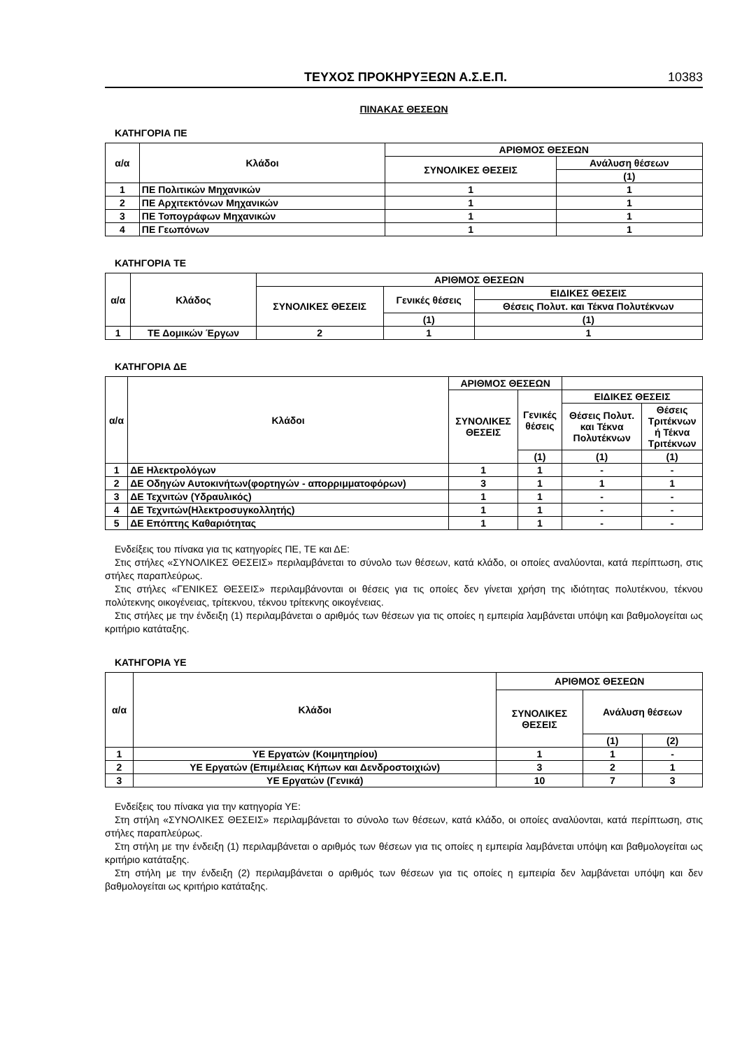ΤΕΥΧΟΣ ΠΡΟΚΗΡΥΞΕΩΝ Α.Σ.Ε.Π. 10383
ΠΙΝΑΚΑΣ ΘΕΣΕΩΝ
ΚΑΤΗΓΟΡΙΑ ΠΕ
| α/α | Κλάδοι | ΑΡΙΘΜΟΣ ΘΕΣΕΩΝ | |
| --- | --- | --- | --- |
| | | ΣΥΝΟΛΙΚΕΣ ΘΕΣΕΙΣ | Ανάλυση θέσεων |
| | | | (1) |
| 1 | ΠΕ Πολιτικών Μηχανικών | 1 | 1 |
| 2 | ΠΕ Αρχιτεκτόνων Μηχανικών | 1 | 1 |
| 3 | ΠΕ Τοπογράφων Μηχανικών | 1 | 1 |
| 4 | ΠΕ Γεωπόνων | 1 | 1 |
ΚΑΤΗΓΟΡΙΑ ΤΕ
| α/α | Κλάδος | ΑΡΙΘΜΟΣ ΘΕΣΕΩΝ | | |
| --- | --- | --- | --- | --- |
| | | ΣΥΝΟΛΙΚΕΣ ΘΕΣΕΙΣ | Γενικές θέσεις | ΕΙΔΙΚΕΣ ΘΕΣΕΙΣ |
| | | | | Θέσεις Πολυτ. και Τέκνα Πολυτέκνων |
| | | | (1) | (1) |
| 1 | ΤΕ Δομικών Έργων | 2 | 1 | 1 |
ΚΑΤΗΓΟΡΙΑ ΔΕ
| α/α | Κλάδοι | ΑΡΙΘΜΟΣ ΘΕΣΕΩΝ | | | |
| --- | --- | --- | --- | --- | --- |
| | | ΣΥΝΟΛΙΚΕΣ ΘΕΣΕΙΣ | Γενικές θέσεις | ΕΙΔΙΚΕΣ ΘΕΣΕΙΣ | |
| | | | | Θέσεις Πολυτ. και Τέκνα Πολυτέκνων | Θέσεις Τριτέκνων ή Τέκνα Τριτέκνων |
| | | | (1) | (1) | (1) |
| 1 | ΔΕ Ηλεκτρολόγων | 1 | 1 | - | - |
| 2 | ΔΕ Οδηγών Αυτοκινήτων(φορτηγών - απορριμματοφόρων) | 3 | 1 | 1 | 1 |
| 3 | ΔΕ Τεχνιτών (Υδραυλικός) | 1 | 1 | - | - |
| 4 | ΔΕ Τεχνιτών(Ηλεκτροσυγκολλητής) | 1 | 1 | - | - |
| 5 | ΔΕ Επόπτης Καθαριότητας | 1 | 1 | - | - |
Ενδείξεις του πίνακα για τις κατηγορίες ΠΕ, ΤΕ και ΔΕ:
Στις στήλες «ΣΥΝΟΛΙΚΕΣ ΘΕΣΕΙΣ» περιλαμβάνεται το σύνολο των θέσεων, κατά κλάδο, οι οποίες αναλύονται, κατά περίπτωση, στις στήλες παραπλεύρως.
Στις στήλες «ΓΕΝΙΚΕΣ ΘΕΣΕΙΣ» περιλαμβάνονται οι θέσεις για τις οποίες δεν γίνεται χρήση της ιδιότητας πολυτέκνου, τέκνου πολύτεκνης οικογένειας, τρίτεκνου, τέκνου τρίτεκνης οικογένειας.
Στις στήλες με την ένδειξη (1) περιλαμβάνεται ο αριθμός των θέσεων για τις οποίες η εμπειρία λαμβάνεται υπόψη και βαθμολογείται ως κριτήριο κατάταξης.
ΚΑΤΗΓΟΡΙΑ ΥΕ
| α/α | Κλάδοι | ΑΡΙΘΜΟΣ ΘΕΣΕΩΝ | | |
| --- | --- | --- | --- | --- |
| | | ΣΥΝΟΛΙΚΕΣ ΘΕΣΕΙΣ | Ανάλυση θέσεων | |
| | | | (1) | (2) |
| 1 | ΥΕ Εργατών (Κοιμητηρίου) | 1 | 1 | - |
| 2 | ΥΕ Εργατών (Επιμέλειας Κήπων και Δενδροστοιχιών) | 3 | 2 | 1 |
| 3 | ΥΕ Εργατών (Γενικά) | 10 | 7 | 3 |
Ενδείξεις του πίνακα για την κατηγορία ΥΕ:
Στη στήλη «ΣΥΝΟΛΙΚΕΣ ΘΕΣΕΙΣ» περιλαμβάνεται το σύνολο των θέσεων, κατά κλάδο, οι οποίες αναλύονται, κατά περίπτωση, στις στήλες παραπλεύρως.
Στη στήλη με την ένδειξη (1) περιλαμβάνεται ο αριθμός των θέσεων για τις οποίες η εμπειρία λαμβάνεται υπόψη και βαθμολογείται ως κριτήριο κατάταξης.
Στη στήλη με την ένδειξη (2) περιλαμβάνεται ο αριθμός των θέσεων για τις οποίες η εμπειρία δεν λαμβάνεται υπόψη και δεν βαθμολογείται ως κριτήριο κατάταξης.